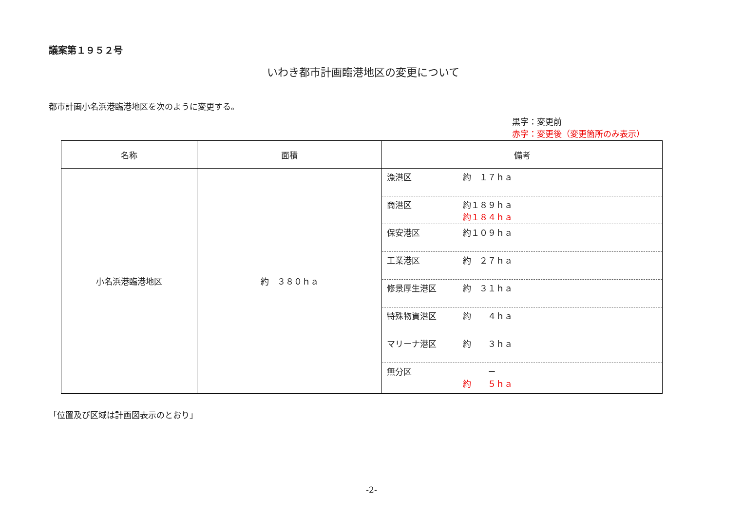議案第１９５２号
いわき都市計画臨港地区の変更について
都市計画小名浜港臨港地区を次のように変更する。
黒字：変更前
赤字：変更後（変更箇所のみ表示）
| 名称 | 面積 | 備考 |
| --- | --- | --- |
| 小名浜港臨港地区 | 約 ３８０ｈａ | 漁港区 約 １７ｈａ 商港区 約１８９ｈａ 約１８４ｈａ 保安港区 約１０９ｈａ 工業港区 約 ２７ｈａ 修景厚生港区 約 ３１ｈａ 特殊物資港区 約 ４ｈａ マリーナ港区 約 ３ｈａ 無分区 － 約 ５ｈａ |
「位置及び区域は計画図表示のとおり」
-2-